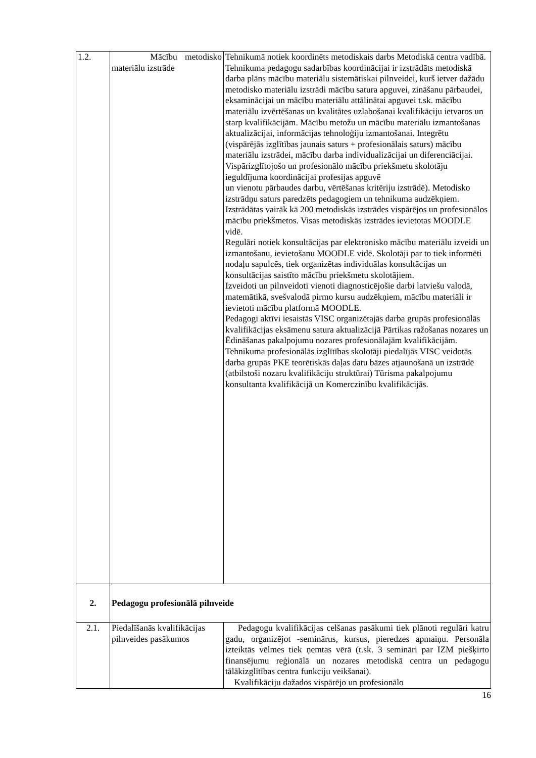| 1.2. | Mācību metodisko materiālu izstrāde | Tehnikumā notiek koordinēts metodiskais darbs Metodiskā centra vadībā. Tehnikuma pedagogu sadarbības koordinācijai ir izstrādāts metodiskā darba plāns mācību materiālu sistemātiskai pilnveidei, kurš ietver dažādu metodisko materiālu izstrādi mācību satura apguvei, zināšanu pārbaudei, eksaminācijai un mācību materiālu attālinātai apguvei t.sk. mācību materiālu izvērtēšanas un kvalitātes uzlabošanai kvalifikāciju ietvaros un starp kvalifikācijām. Mācību metožu un mācību materiālu izmantošanas aktualizācijai, informācijas tehnoloģiju izmantošanai. Integrētu (vispārējās izglītības jaunais saturs + profesionālais saturs) mācību materiālu izstrādei, mācību darba individualizācijai un diferenciācijai. Vispārizglītojošo un profesionālo mācību priekšmetu skolotāju ieguldījuma koordinācijai profesijas apguvē un vienotu pārbaudes darbu, vērtēšanas kritēriju izstrādē). Metodisko izstrādņu saturs paredzēts pedagogiem un tehnikuma audzēkņiem. Izstrādātas vairāk kā 200 metodiskās izstrādes vispārējos un profesionālos mācību priekšmetos. Visas metodiskās izstrādes ievietotas MOODLE vidē. Regulāri notiek konsultācijas par elektronisko mācību materiālu izveidi un izmantošanu, ievietošanu MOODLE vidē. Skolotāji par to tiek informēti nodaļu sapulcēs, tiek organizētas individuālas konsultācijas un konsultācijas saistīto mācību priekšmetu skolotājiem. Izveidoti un pilnveidoti vienoti diagnosticējošie darbi latviešu valodā, matemātikā, svešvalodā pirmo kursu audzēkņiem, mācību materiāli ir ievietoti mācību platformā MOODLE. Pedagogi aktīvi iesaistās VISC organizētajās darba grupās profesionālās kvalifikācijas eksāmenu satura aktualizācijā Pārtikas ražošanas nozares un Ēdināšanas pakalpojumu nozares profesionālajām kvalifikācijām. Tehnikuma profesionālās izglītības skolotāji piedalījās VISC veidotās darba grupās PKE teorētiskās daļas datu bāzes atjaunošanā un izstrādē (atbilstoši nozaru kvalifikāciju struktūrai) Tūrisma pakalpojumu konsultanta kvalifikācijā un Komerczinību kvalifikācijās. |
| 2. | Pedagogu profesionālā pilnveide | |
| 2.1. | Piedalīšanās kvalifikācijas pilnveides pasākumos | Pedagogu kvalifikācijas celšanas pasākumi tiek plānoti regulāri katru gadu, organizējot -seminārus, kursus, pieredzes apmaiņu. Personāla izteiktās vēlmes tiek ņemtas vērā (t.sk. 3 semināri par IZM piešķirto finansējumu reģionālā un nozares metodiskā centra un pedagogu tālākizglītības centra funkciju veikšanai). Kvalifikāciju dažados vispārējo un profesionālo |
16